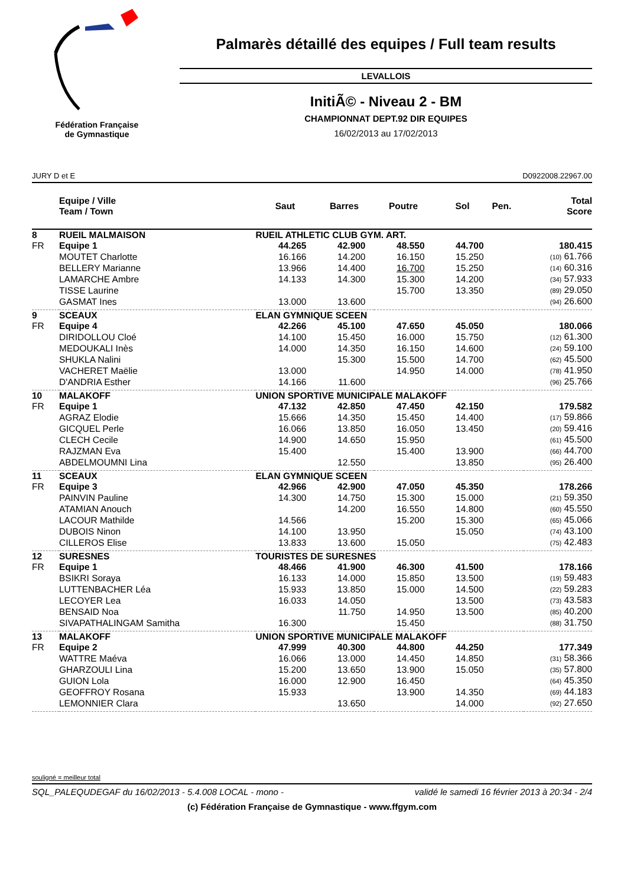Fédération Française
de Gymnastique
Palmarès détaillé des equipes / Full team results
LEVALLOIS
InitiÃ© - Niveau 2 - BM
CHAMPIONNAT DEPT.92 DIR EQUIPES
16/02/2013 au 17/02/2013
JURY D et E D0922008.22967.00
| | Equipe / Ville Team / Town | | Saut | Barres | Poutre | Sol | Pen. | Total Score |
| --- | --- | --- | --- | --- | --- | --- | --- | --- |
| 8 | RUEIL MALMAISON | RUEIL ATHLETIC CLUB GYM. ART. | | | | | | |
| FR | Equipe 1 | | 44.265 | 42.900 | 48.550 | 44.700 | | 180.415 |
| | MOUTET Charlotte | | 16.166 | 14.200 | 16.150 | 15.250 | | (10) 61.766 |
| | BELLERY Marianne | | 13.966 | 14.400 | 16.700 | 15.250 | | (14) 60.316 |
| | LAMARCHE Ambre | | 14.133 | 14.300 | 15.300 | 14.200 | | (34) 57.933 |
| | TISSE Laurine | | | | 15.700 | 13.350 | | (89) 29.050 |
| | GASMAT Ines | | 13.000 | 13.600 | | | | (94) 26.600 |
| 9 | SCEAUX | ELAN GYMNIQUE SCEEN | | | | | | |
| FR | Equipe 4 | | 42.266 | 45.100 | 47.650 | 45.050 | | 180.066 |
| | DIRIDOLLOU Cloé | | 14.100 | 15.450 | 16.000 | 15.750 | | (12) 61.300 |
| | MEDOUKALI Inès | | 14.000 | 14.350 | 16.150 | 14.600 | | (24) 59.100 |
| | SHUKLA Nalini | | | 15.300 | 15.500 | 14.700 | | (62) 45.500 |
| | VACHERET Maëlie | | 13.000 | | 14.950 | 14.000 | | (78) 41.950 |
| | D'ANDRIA Esther | | 14.166 | 11.600 | | | | (96) 25.766 |
| 10 | MALAKOFF | UNION SPORTIVE MUNICIPALE MALAKOFF | | | | | | |
| FR | Equipe 1 | | 47.132 | 42.850 | 47.450 | 42.150 | | 179.582 |
| | AGRAZ Elodie | | 15.666 | 14.350 | 15.450 | 14.400 | | (17) 59.866 |
| | GICQUEL Perle | | 16.066 | 13.850 | 16.050 | 13.450 | | (20) 59.416 |
| | CLECH Cecile | | 14.900 | 14.650 | 15.950 | | | (61) 45.500 |
| | RAJZMAN Eva | | 15.400 | | 15.400 | 13.900 | | (66) 44.700 |
| | ABDELMOUMNI Lina | | | 12.550 | | 13.850 | | (95) 26.400 |
| 11 | SCEAUX | ELAN GYMNIQUE SCEEN | | | | | | |
| FR | Equipe 3 | | 42.966 | 42.900 | 47.050 | 45.350 | | 178.266 |
| | PAINVIN Pauline | | 14.300 | 14.750 | 15.300 | 15.000 | | (21) 59.350 |
| | ATAMIAN Anouch | | | 14.200 | 16.550 | 14.800 | | (60) 45.550 |
| | LACOUR Mathilde | | 14.566 | | 15.200 | 15.300 | | (65) 45.066 |
| | DUBOIS Ninon | | 14.100 | 13.950 | | 15.050 | | (74) 43.100 |
| | CILLEROS Elise | | 13.833 | 13.600 | 15.050 | | | (75) 42.483 |
| 12 | SURESNES | TOURISTES DE SURESNES | | | | | | |
| FR | Equipe 1 | | 48.466 | 41.900 | 46.300 | 41.500 | | 178.166 |
| | BSIKRI Soraya | | 16.133 | 14.000 | 15.850 | 13.500 | | (19) 59.483 |
| | LUTTENBACHER Léa | | 15.933 | 13.850 | 15.000 | 14.500 | | (22) 59.283 |
| | LECOYER Lea | | 16.033 | 14.050 | | 13.500 | | (73) 43.583 |
| | BENSAID Noa | | | 11.750 | 14.950 | 13.500 | | (85) 40.200 |
| | SIVAPATHALINGAM Samitha | | 16.300 | | 15.450 | | | (88) 31.750 |
| 13 | MALAKOFF | UNION SPORTIVE MUNICIPALE MALAKOFF | | | | | | |
| FR | Equipe 2 | | 47.999 | 40.300 | 44.800 | 44.250 | | 177.349 |
| | WATTRE Maéva | | 16.066 | 13.000 | 14.450 | 14.850 | | (31) 58.366 |
| | GHARZOULI Lina | | 15.200 | 13.650 | 13.900 | 15.050 | | (35) 57.800 |
| | GUION Lola | | 16.000 | 12.900 | 16.450 | | | (64) 45.350 |
| | GEOFFROY Rosana | | 15.933 | | 13.900 | 14.350 | | (69) 44.183 |
| | LEMONNIER Clara | | | 13.650 | | 14.000 | | (92) 27.650 |
souligné = meilleur total
SQL_PALEQUDEGAF du 16/02/2013 - 5.4.008 LOCAL - mono - validé le samedi 16 février 2013 à 20:34 - 2/4
(c) Fédération Française de Gymnastique - www.ffgym.com